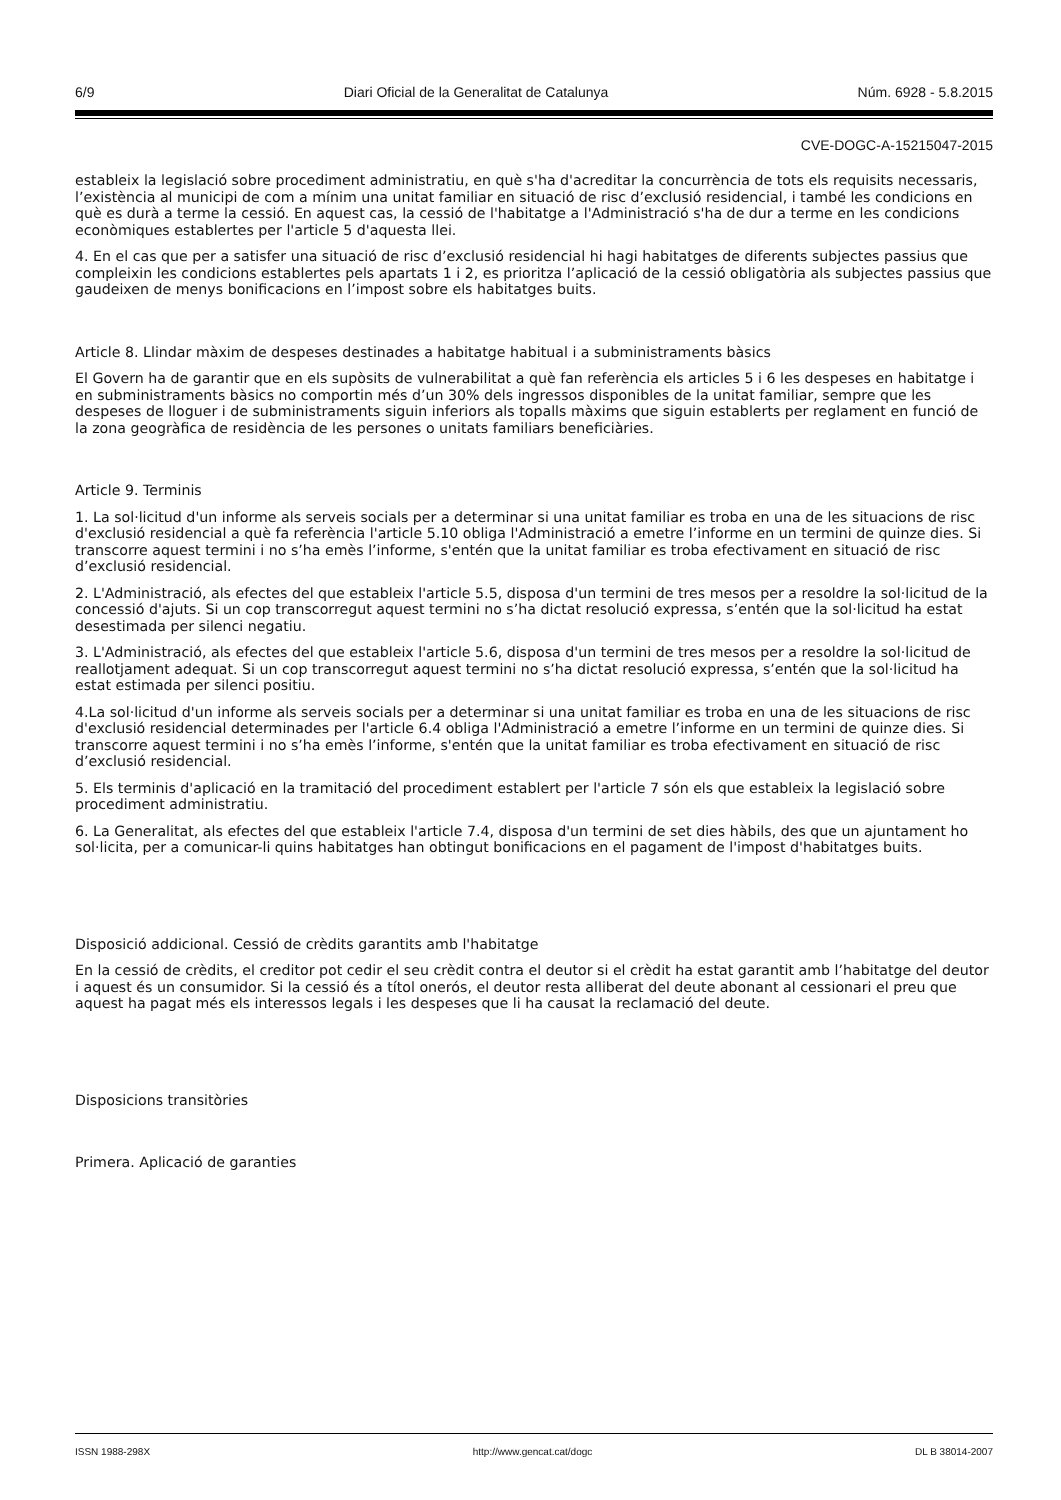6/9 Diari Oficial de la Generalitat de Catalunya Núm. 6928 - 5.8.2015
CVE-DOGC-A-15215047-2015
estableix la legislació sobre procediment administratiu, en què s'ha d'acreditar la concurrència de tots els requisits necessaris, l’existència al municipi de com a mínim una unitat familiar en situació de risc d’exclusió residencial, i també les condicions en què es durà a terme la cessió. En aquest cas, la cessió de l'habitatge a l'Administració s'ha de dur a terme en les condicions econòmiques establertes per l'article 5 d'aquesta llei.
4. En el cas que per a satisfer una situació de risc d’exclusió residencial hi hagi habitatges de diferents subjectes passius que compleixin les condicions establertes pels apartats 1 i 2, es prioritza l’aplicació de la cessió obligatòria als subjectes passius que gaudeixen de menys bonificacions en l’impost sobre els habitatges buits.
Article 8. Llindar màxim de despeses destinades a habitatge habitual i a subministraments bàsics
El Govern ha de garantir que en els supòsits de vulnerabilitat a què fan referència els articles 5 i 6 les despeses en habitatge i en subministraments bàsics no comportin més d’un 30% dels ingressos disponibles de la unitat familiar, sempre que les despeses de lloguer i de subministraments siguin inferiors als topalls màxims que siguin establerts per reglament en funció de la zona geogràfica de residència de les persones o unitats familiars beneficiàries.
Article 9. Terminis
1. La sol·licitud d'un informe als serveis socials per a determinar si una unitat familiar es troba en una de les situacions de risc d'exclusió residencial a què fa referència l'article 5.10 obliga l'Administració a emetre l’informe en un termini de quinze dies. Si transcorre aquest termini i no s’ha emès l’informe, s'entén que la unitat familiar es troba efectivament en situació de risc d’exclusió residencial.
2. L'Administració, als efectes del que estableix l'article 5.5, disposa d'un termini de tres mesos per a resoldre la sol·licitud de la concessió d'ajuts. Si un cop transcorregut aquest termini no s’ha dictat resolució expressa, s’entén que la sol·licitud ha estat desestimada per silenci negatiu.
3. L'Administració, als efectes del que estableix l'article 5.6, disposa d'un termini de tres mesos per a resoldre la sol·licitud de reallotjament adequat. Si un cop transcorregut aquest termini no s’ha dictat resolució expressa, s’entén que la sol·licitud ha estat estimada per silenci positiu.
4.La sol·licitud d'un informe als serveis socials per a determinar si una unitat familiar es troba en una de les situacions de risc d'exclusió residencial determinades per l'article 6.4 obliga l'Administració a emetre l’informe en un termini de quinze dies. Si transcorre aquest termini i no s’ha emès l’informe, s'entén que la unitat familiar es troba efectivament en situació de risc d’exclusió residencial.
5. Els terminis d'aplicació en la tramitació del procediment establert per l'article 7 són els que estableix la legislació sobre procediment administratiu.
6. La Generalitat, als efectes del que estableix l'article 7.4, disposa d'un termini de set dies hàbils, des que un ajuntament ho sol·licita, per a comunicar-li quins habitatges han obtingut bonificacions en el pagament de l'impost d'habitatges buits.
Disposició addicional. Cessió de crèdits garantits amb l'habitatge
En la cessió de crèdits, el creditor pot cedir el seu crèdit contra el deutor si el crèdit ha estat garantit amb l’habitatge del deutor i aquest és un consumidor. Si la cessió és a títol onerós, el deutor resta alliberat del deute abonant al cessionari el preu que aquest ha pagat més els interessos legals i les despeses que li ha causat la reclamació del deute.
Disposicions transitòries
Primera. Aplicació de garanties
ISSN 1988-298X http://www.gencat.cat/dogc DL B 38014-2007